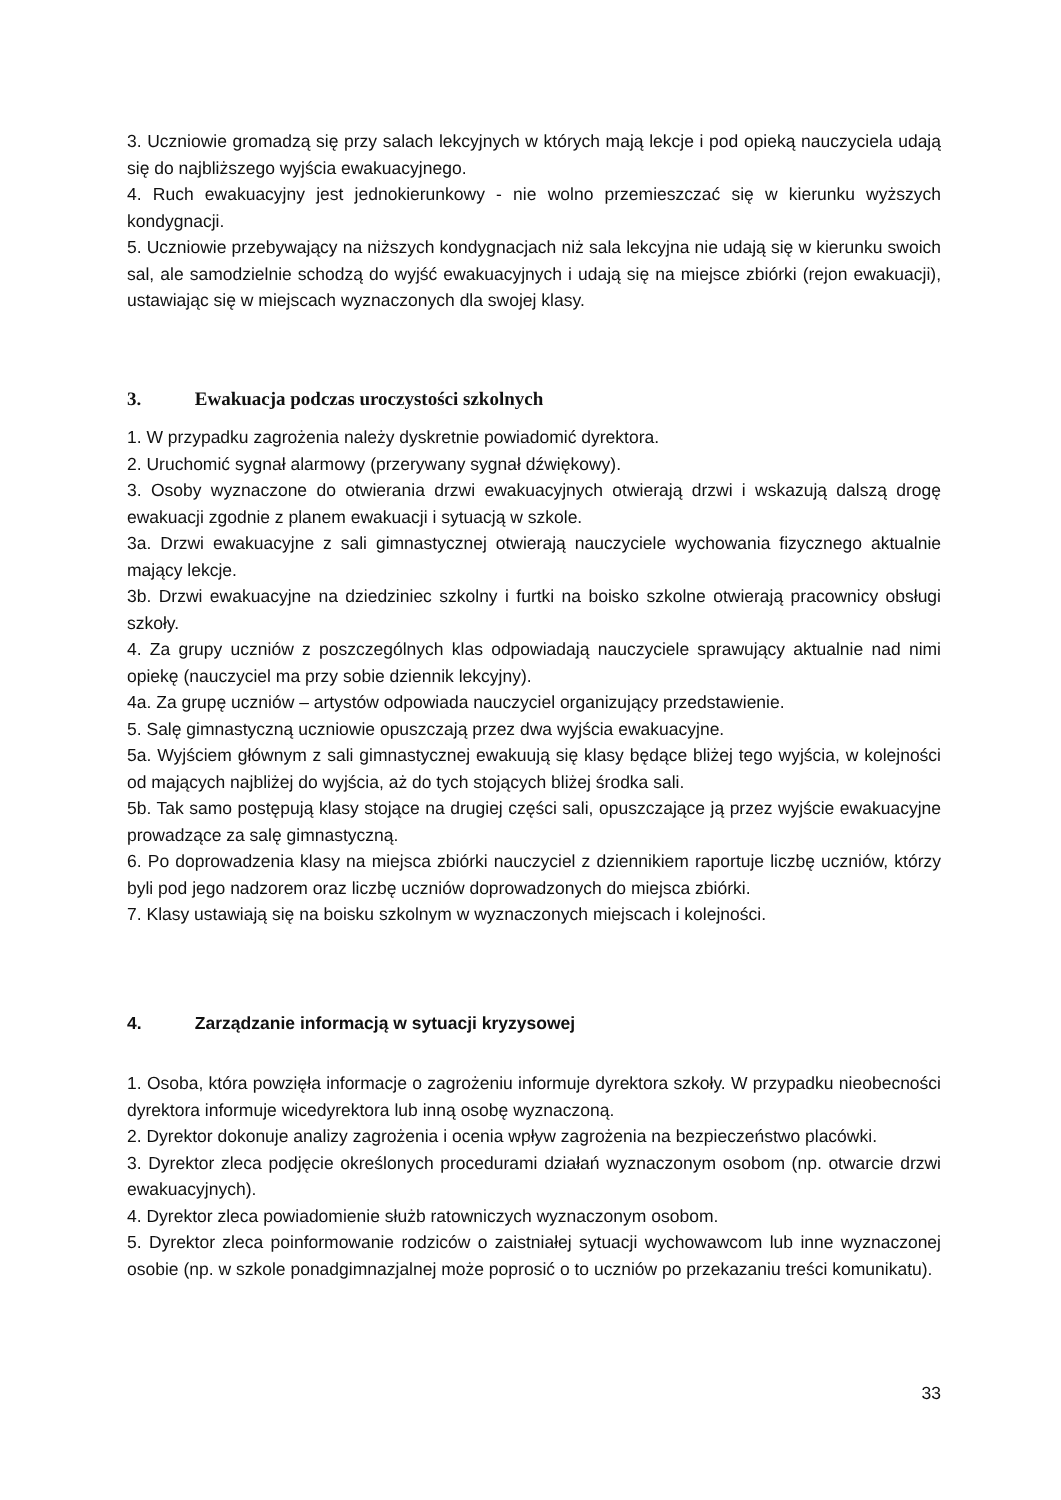3. Uczniowie gromadzą się przy salach lekcyjnych w których mają lekcje i pod opieką nauczyciela udają się do najbliższego wyjścia ewakuacyjnego.
4. Ruch ewakuacyjny jest jednokierunkowy - nie wolno przemieszczać się w kierunku wyższych kondygnacji.
5. Uczniowie przebywający na niższych kondygnacjach niż sala lekcyjna nie udają się w kierunku swoich sal, ale samodzielnie schodzą do wyjść ewakuacyjnych i udają się na miejsce zbiórki (rejon ewakuacji), ustawiając się w miejscach wyznaczonych dla swojej klasy.
3. Ewakuacja podczas uroczystości szkolnych
1. W przypadku zagrożenia należy dyskretnie powiadomić dyrektora.
2. Uruchomić sygnał alarmowy (przerywany sygnał dźwiękowy).
3. Osoby wyznaczone do otwierania drzwi ewakuacyjnych otwierają drzwi i wskazują dalszą drogę ewakuacji zgodnie z planem ewakuacji i sytuacją w szkole.
3a. Drzwi ewakuacyjne z sali gimnastycznej otwierają nauczyciele wychowania fizycznego aktualnie mający lekcje.
3b. Drzwi ewakuacyjne na dziedziniec szkolny i furtki na boisko szkolne otwierają pracownicy obsługi szkoły.
4. Za grupy uczniów z poszczególnych klas odpowiadają nauczyciele sprawujący aktualnie nad nimi opiekę (nauczyciel ma przy sobie dziennik lekcyjny).
4a. Za grupę uczniów – artystów odpowiada nauczyciel organizujący przedstawienie.
5. Salę gimnastyczną uczniowie opuszczają przez dwa wyjścia ewakuacyjne.
5a. Wyjściem głównym z sali gimnastycznej ewakuują się klasy będące bliżej tego wyjścia, w kolejności od mających najbliżej do wyjścia, aż do tych stojących bliżej środka sali.
5b. Tak samo postępują klasy stojące na drugiej części sali, opuszczające ją przez wyjście ewakuacyjne prowadzące za salę gimnastyczną.
6. Po doprowadzenia klasy na miejsca zbiórki nauczyciel z dziennikiem raportuje liczbę uczniów, którzy byli pod jego nadzorem oraz liczbę uczniów doprowadzonych do miejsca zbiórki.
7. Klasy ustawiają się na boisku szkolnym w wyznaczonych miejscach i kolejności.
4. Zarządzanie informacją w sytuacji kryzysowej
1. Osoba, która powzięła informacje o zagrożeniu informuje dyrektora szkoły. W przypadku nieobecności dyrektora informuje wicedyrektora lub inną osobę wyznaczoną.
2. Dyrektor dokonuje analizy zagrożenia i ocenia wpływ zagrożenia na bezpieczeństwo placówki.
3. Dyrektor zleca podjęcie określonych procedurami działań wyznaczonym osobom (np. otwarcie drzwi ewakuacyjnych).
4. Dyrektor zleca powiadomienie służb ratowniczych wyznaczonym osobom.
5. Dyrektor zleca poinformowanie rodziców o zaistniałej sytuacji wychowawcom lub inne wyznaczonej osobie (np. w szkole ponadgimnazjalnej może poprosić o to uczniów po przekazaniu treści komunikatu).
33